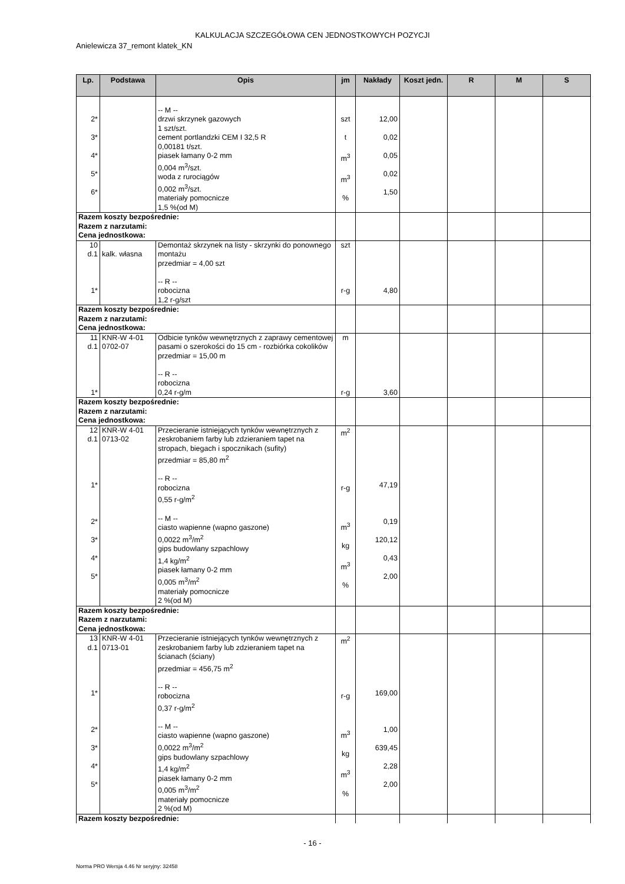KALKULACJA SZCZEGÓŁOWA CEN JEDNOSTKOWYCH POZYCJI
Anielewicza 37_remont klatek_KN
| Lp. | Podstawa | Opis | jm | Nakłady | Koszt jedn. | R | M | S |
| --- | --- | --- | --- | --- | --- | --- | --- | --- |
| 2* 3* 4* 5* 6* | | -- M -- drzwi skrzynek gazowych 1 szt/szt. cement portlandzki CEM I 32,5 R 0,00181 t/szt. piasek łamany 0-2 mm 0,004 m<sup>3</sup>/szt. woda z rurociągów 0,002 m<sup>3</sup>/szt. materiały pomocnicze 1,5 %(od M) | szt t m<sup>3</sup> m<sup>3</sup> % | 12,00 0,02 0,05 0,02 1,50 | | | | |
| Razem koszty bezpośrednie: Razem z narzutami: Cena jednostkowa: | | | | | | | | |
| 10 d.1 1* | kalk. własna | Demontaż skrzynek na listy - skrzynki do ponownego montażu przedmiar = 4,00 szt -- R -- robocizna 1,2 r-g/szt | szt r-g | 4,80 | | | | |
| Razem koszty bezpośrednie: Razem z narzutami: Cena jednostkowa: | | | | | | | | |
| 11 d.1 1* | KNR-W 4-01 0702-07 | Odbicie tynków wewnętrznych z zaprawy cementowej pasami o szerokości do 15 cm - rozbiórka cokolików przedmiar = 15,00 m -- R -- robocizna 0,24 r-g/m | m r-g | 3,60 | | | | |
| Razem koszty bezpośrednie: Razem z narzutami: Cena jednostkowa: | | | | | | | | |
| 12 d.1 1* 2* 3* 4* 5* | KNR-W 4-01 0713-02 | Przecieranie istniejących tynków wewnętrznych z zeskrobaniem farby lub zdzieraniem tapet na stropach, biegach i spocznikach (sufity) przedmiar = 85,80 m<sup>2</sup> -- R -- robocizna 0,55 r-g/m<sup>2</sup> -- M -- ciasto wapienne (wapno gaszone) 0,0022 m<sup>3</sup>/m<sup>2</sup> gips budowlany szpachlowy 1,4 kg/m<sup>2</sup> piasek łamany 0-2 mm 0,005 m<sup>3</sup>/m<sup>2</sup> materiały pomocnicze 2 %(od M) | m<sup>2</sup> r-g m<sup>3</sup> kg m<sup>3</sup> % | 47,19 0,19 120,12 0,43 2,00 | | | | |
| Razem koszty bezpośrednie: Razem z narzutami: Cena jednostkowa: | | | | | | | | |
| 13 d.1 1* 2* 3* 4* 5* | KNR-W 4-01 0713-01 | Przecieranie istniejących tynków wewnętrznych z zeskrobaniem farby lub zdzieraniem tapet na ścianach (ściany) przedmiar = 456,75 m<sup>2</sup> -- R -- robocizna 0,37 r-g/m<sup>2</sup> -- M -- ciasto wapienne (wapno gaszone) 0,0022 m<sup>3</sup>/m<sup>2</sup> gips budowlany szpachlowy 1,4 kg/m<sup>2</sup> piasek łamany 0-2 mm 0,005 m<sup>3</sup>/m<sup>2</sup> materiały pomocnicze 2 %(od M) | m<sup>2</sup> r-g m<sup>3</sup> kg m<sup>3</sup> % | 169,00 1,00 639,45 2,28 2,00 | | | | |
| Razem koszty bezpośrednie: | | | | | | | | |
- 16 -
Norma PRO Wersja 4.46 Nr seryjny: 32458